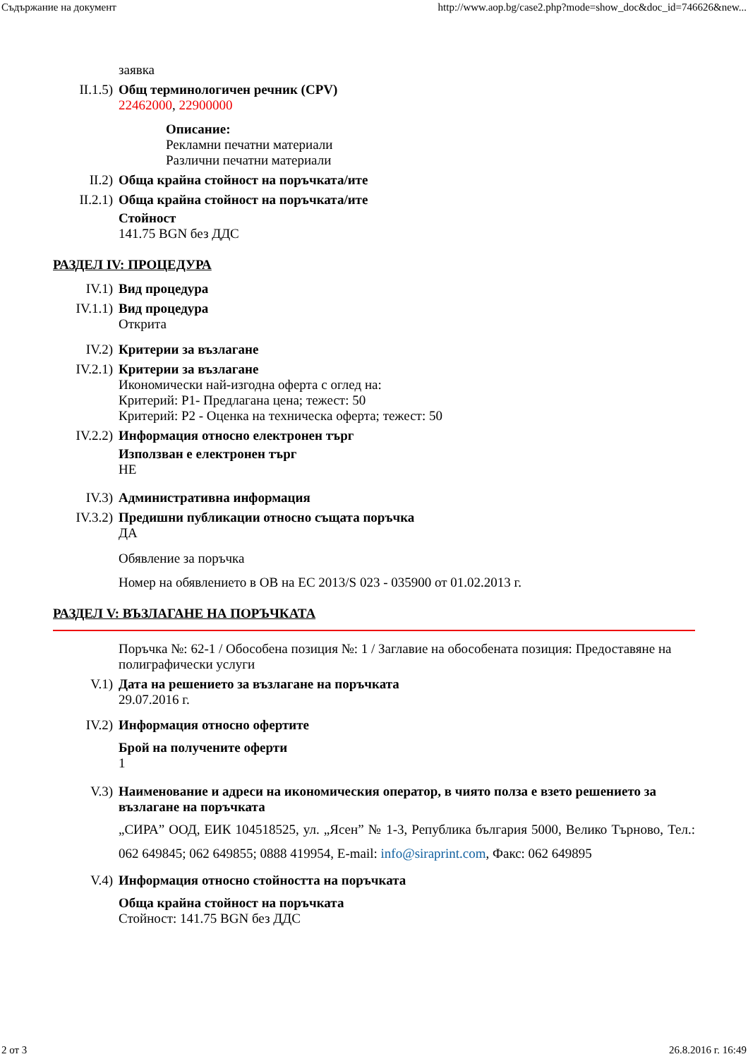Съдържание на документ http://www.aop.bg/case2.php?mode=show_doc&doc_id=746626&new...
заявка
II.1.5) Общ терминологичен речник (CPV)
22462000, 22900000
Описание:
Рекламни печатни материали
Различни печатни материали
II.2) Обща крайна стойност на поръчката/ите
II.2.1) Обща крайна стойност на поръчката/ите
Стойност
141.75 BGN без ДДС
РАЗДЕЛ IV: ПРОЦЕДУРА
IV.1) Вид процедура
IV.1.1) Вид процедура
Открита
IV.2) Критерии за възлагане
IV.2.1) Критерии за възлагане
Икономически най-изгодна оферта с оглед на:
Критерий: Р1- Предлагана цена; тежест: 50
Критерий: Р2 - Оценка на техническа оферта; тежест: 50
IV.2.2) Информация относно електронен търг
Използван е електронен търг
НЕ
IV.3) Административна информация
IV.3.2) Предишни публикации относно същата поръчка
ДА
Обявление за поръчка
Номер на обявлението в ОВ на ЕС 2013/S 023 - 035900 от 01.02.2013 г.
РАЗДЕЛ V: ВЪЗЛАГАНЕ НА ПОРЪЧКАТА
Поръчка №: 62-1 / Обособена позиция №: 1 / Заглавие на обособената позиция: Предоставяне на полиграфически услуги
V.1) Дата на решението за възлагане на поръчката
29.07.2016 г.
IV.2) Информация относно офертите
Брой на получените оферти
1
V.3) Наименование и адреси на икономическия оператор, в чиято полза е взето решението за възлагане на поръчката
„СИРА” ООД, ЕИК 104518525, ул. „Ясен” № 1-3, Република българия 5000, Велико Търново, Тел.: 062 649845; 062 649855; 0888 419954, E-mail: info@siraprint.com, Факс: 062 649895
V.4) Информация относно стойността на поръчката
Обща крайна стойност на поръчката
Стойност: 141.75 BGN без ДДС
2 от 3 26.8.2016 г. 16:49